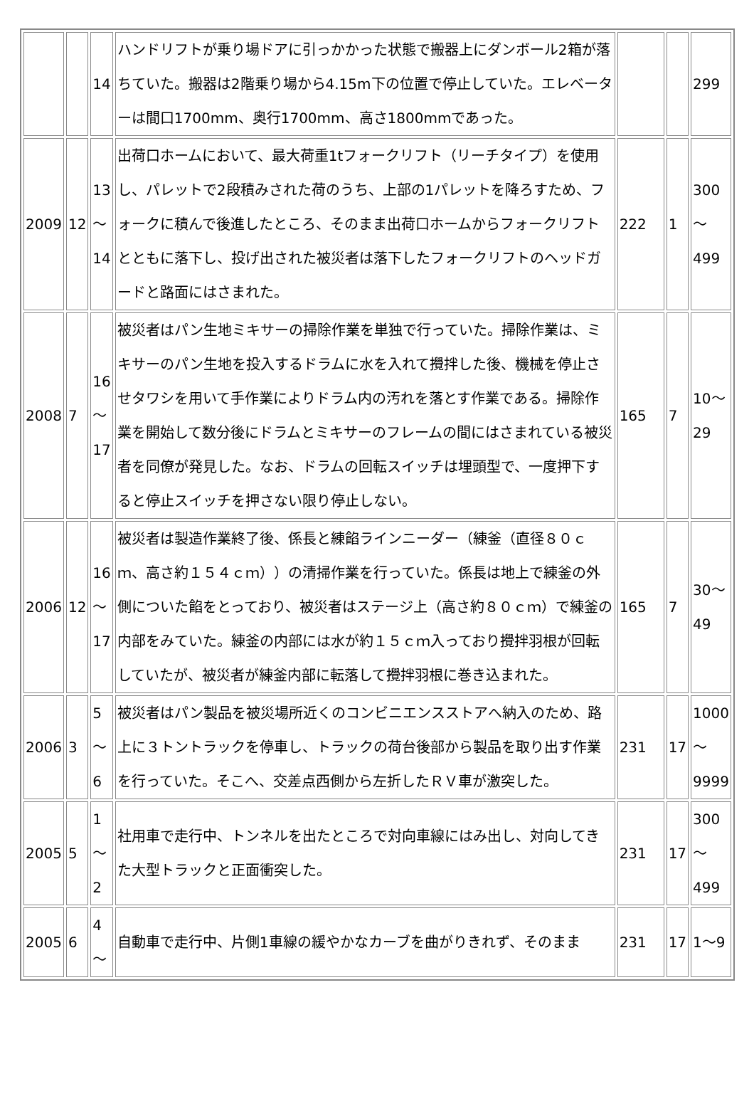| | | 14 | ハンドリフトが乗り場ドアに引っかかった状態で搬器上にダンボール2箱が落ちていた。搬器は2階乗り場から4.15m下の位置で停止していた。エレベーターは間口1700mm、奥行1700mm、高さ1800mmであった。 | | | 299 |
| 2009 | 12 | 13 ～ 14 | 出荷口ホームにおいて、最大荷重1tフォークリフト（リーチタイプ）を使用し、パレットで2段積みされた荷のうち、上部の1パレットを降ろすため、フォークに積んで後進したところ、そのまま出荷口ホームからフォークリフトとともに落下し、投げ出された被災者は落下したフォークリフトのヘッドガードと路面にはさまれた。 | 222 | 1 | 300 ～ 499 |
| 2008 | 7 | 16 ～ 17 | 被災者はパン生地ミキサーの掃除作業を単独で行っていた。掃除作業は、ミキサーのパン生地を投入するドラムに水を入れて攪拌した後、機械を停止させタワシを用いて手作業によりドラム内の汚れを落とす作業である。掃除作業を開始して数分後にドラムとミキサーのフレームの間にはさまれている被災者を同僚が発見した。なお、ドラムの回転スイッチは埋頭型で、一度押下すると停止スイッチを押さない限り停止しない。 | 165 | 7 | 10～29 |
| 2006 | 12 | 16 ～ 17 | 被災者は製造作業終了後、係長と練餡ラインニーダー（練釜（直径８０ｃｍ、高さ約１５４ｃｍ））の清掃作業を行っていた。係長は地上で練釜の外側についた餡をとっており、被災者はステージ上（高さ約８０ｃｍ）で練釜の内部をみていた。練釜の内部には水が約１５ｃｍ入っており攪拌羽根が回転していたが、被災者が練釜内部に転落して攪拌羽根に巻き込まれた。 | 165 | 7 | 30～49 |
| 2006 | 3 | 5 ～ 6 | 被災者はパン製品を被災場所近くのコンビニエンスストアへ納入のため、路上に３トントラックを停車し、トラックの荷台後部から製品を取り出す作業を行っていた。そこへ、交差点西側から左折したＲＶ車が激突した。 | 231 | 17 | 1000 ～ 9999 |
| 2005 | 5 | 1 ～ 2 | 社用車で走行中、トンネルを出たところで対向車線にはみ出し、対向してきた大型トラックと正面衝突した。 | 231 | 17 | 300 ～ 499 |
| 2005 | 6 | 4 ～ | 自動車で走行中、片側1車線の緩やかなカーブを曲がりきれず、そのまま | 231 | 17 | 1～9 |